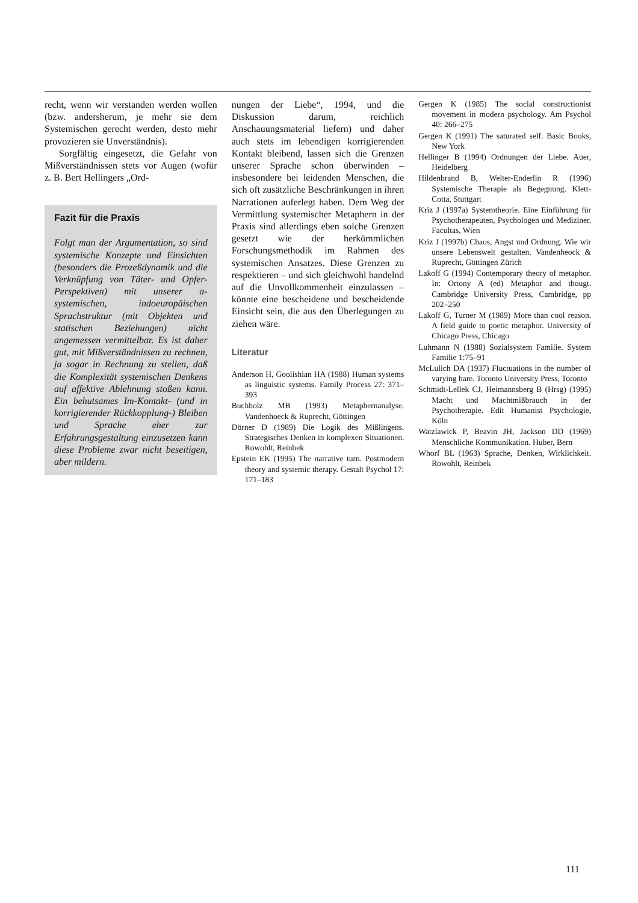recht, wenn wir verstanden werden wollen (bzw. andersherum, je mehr sie dem Systemischen gerecht werden, desto mehr provozieren sie Unverständnis).
Sorgfältig eingesetzt, die Gefahr von Mißverständnissen stets vor Augen (wofür z. B. Bert Hellingers „Ord-
Fazit für die Praxis
Folgt man der Argumentation, so sind systemische Konzepte und Einsichten (besonders die Prozeßdynamik und die Verknüpfung von Täter- und Opfer-Perspektiven) mit unserer a-systemischen, indoeuropäischen Sprachstruktur (mit Objekten und statischen Beziehungen) nicht angemessen vermittelbar. Es ist daher gut, mit Mißverständnissen zu rechnen, ja sogar in Rechnung zu stellen, daß die Komplexität systemischen Denkens auf affektive Ablehnung stoßen kann. Ein behutsames Im-Kontakt- (und in korrigierender Rückkopplung-) Bleiben und Sprache eher zur Erfahrungsgestaltung einzusetzen kann diese Probleme zwar nicht beseitigen, aber mildern.
nungen der Liebe“, 1994, und die Diskussion darum, reichlich Anschauungsmaterial liefern) und daher auch stets im lebendigen korrigierenden Kontakt bleibend, lassen sich die Grenzen unserer Sprache schon überwinden – insbesondere bei leidenden Menschen, die sich oft zusätzliche Beschränkungen in ihren Narrationen auferlegt haben. Dem Weg der Vermittlung systemischer Metaphern in der Praxis sind allerdings eben solche Grenzen gesetzt wie der herkömmlichen Forschungsmethodik im Rahmen des systemischen Ansatzes. Diese Grenzen zu respektieren – und sich gleichwohl handelnd auf die Unvollkommenheit einzulassen – könnte eine bescheidene und bescheidende Einsicht sein, die aus den Überlegungen zu ziehen wäre.
Literatur
Anderson H, Goolishian HA (1988) Human systems as linguistic systems. Family Process 27: 371–393
Buchholz MB (1993) Metaphernanalyse. Vandenhoeck & Ruprecht, Göttingen
Dörner D (1989) Die Logik des Mißlingens. Strategisches Denken in komplexen Situationen. Rowohlt, Reinbek
Epstein EK (1995) The narrative turn. Postmodern theory and systemic therapy. Gestalt Psychol 17: 171–183
Gergen K (1985) The social constructionist movement in modern psychology. Am Psychol 40: 266–275
Gergen K (1991) The saturated self. Basic Books, New York
Hellinger B (1994) Ordnungen der Liebe. Auer, Heidelberg
Hildenbrand B, Welter-Enderlin R (1996) Systemische Therapie als Begegnung. Klett-Cotta, Stuttgart
Kriz J (1997a) Systemtheorie. Eine Einführung für Psychotherapeuten, Psychologen und Mediziner. Facultas, Wien
Kriz J (1997b) Chaos, Angst und Ordnung. Wie wir unsere Lebenswelt gestalten. Vandenheock & Ruprecht, Göttingen Zürich
Lakoff G (1994) Contemporary theory of metaphor. In: Ortony A (ed) Metaphor and thougt. Cambridge University Press, Cambridge, pp 202–250
Lakoff G, Turner M (1989) More than cool reason. A field guide to poetic metaphor. University of Chicago Press, Chicago
Luhmann N (1988) Sozialsystem Familie. System Familie 1:75–91
McLulich DA (1937) Fluctuations in the number of varying hare. Toronto University Press, Toronto
Schmidt-Lellek CJ, Heimannsberg B (Hrsg) (1995) Macht und Machtmißbrauch in der Psychotherapie. Edit Humanist Psychologie, Köln
Watzlawick P, Beavin JH, Jackson DD (1969) Menschliche Kommunikation. Huber, Bern
Whorf BL (1963) Sprache, Denken, Wirklichkeit. Rowohlt, Reinbek
111